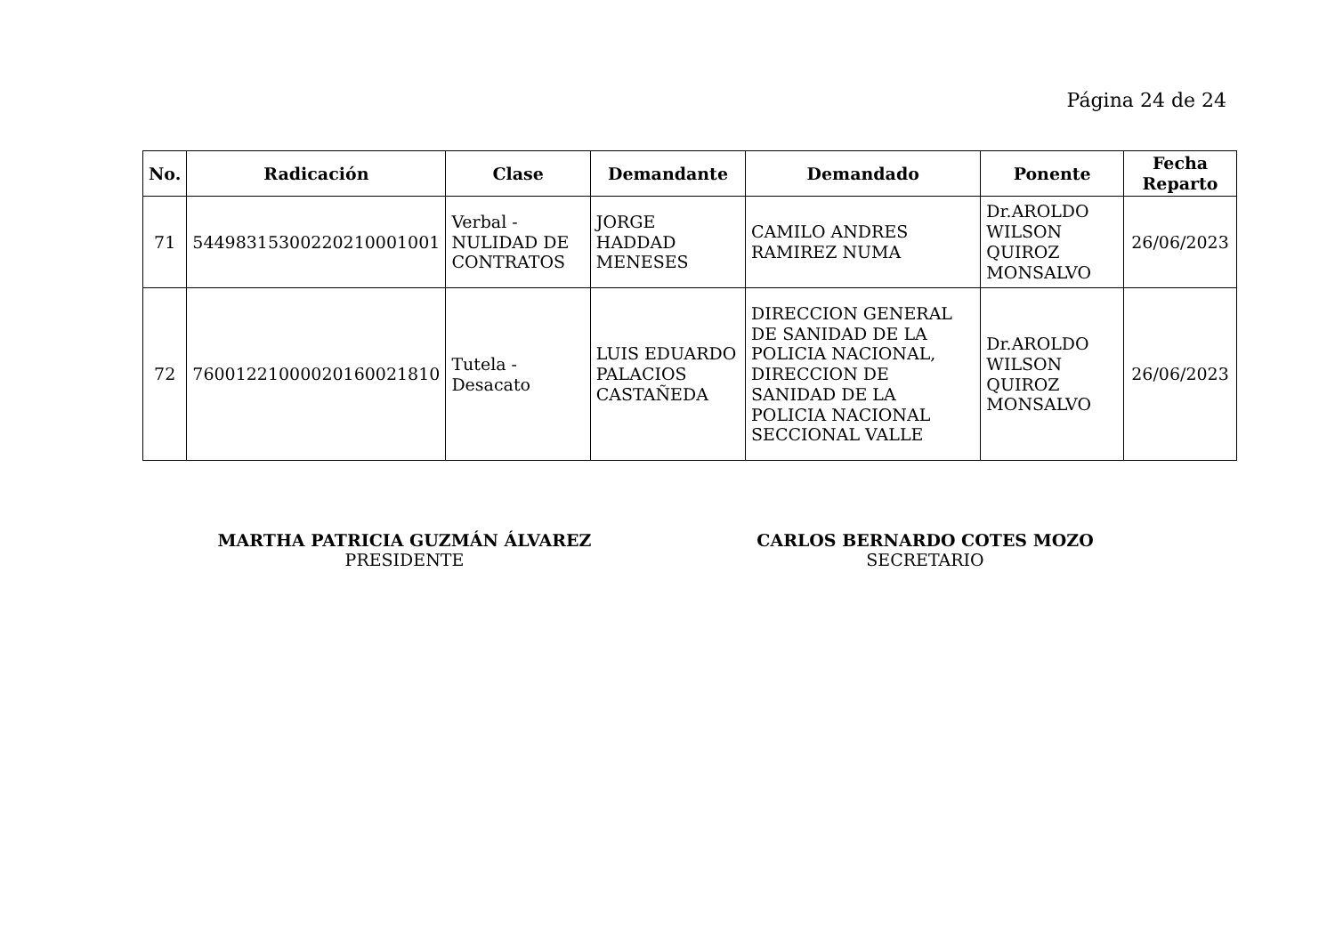Página 24 de 24
| No. | Radicación | Clase | Demandante | Demandado | Ponente | Fecha Reparto |
| --- | --- | --- | --- | --- | --- | --- |
| 71 | 54498315300220210001001 | Verbal - NULIDAD DE CONTRATOS | JORGE HADDAD MENESES | CAMILO ANDRES RAMIREZ NUMA | Dr.AROLDO WILSON QUIROZ MONSALVO | 26/06/2023 |
| 72 | 76001221000020160021810 | Tutela - Desacato | LUIS EDUARDO PALACIOS CASTAÑEDA | DIRECCION GENERAL DE SANIDAD DE LA POLICIA NACIONAL, DIRECCION DE SANIDAD DE LA POLICIA NACIONAL SECCIONAL VALLE | Dr.AROLDO WILSON QUIROZ MONSALVO | 26/06/2023 |
MARTHA PATRICIA GUZMÁN ÁLVAREZ
PRESIDENTE
CARLOS BERNARDO COTES MOZO
SECRETARIO